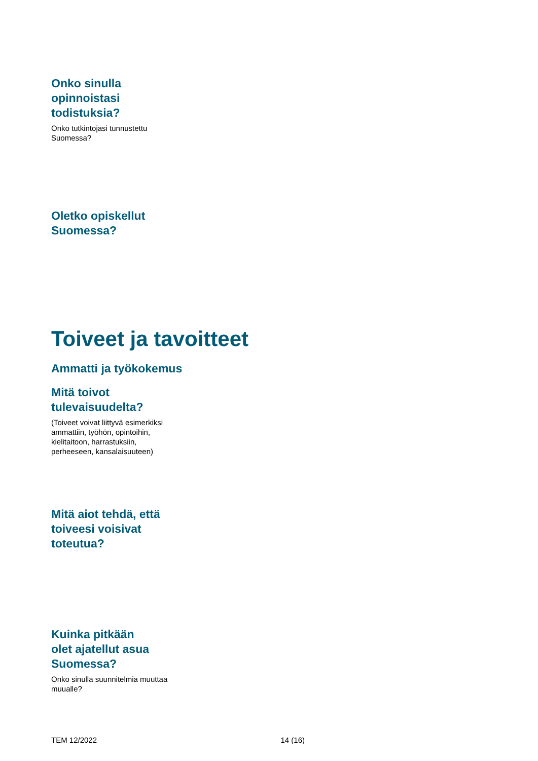Onko sinulla
opinnoistasi
todistuksia?
Onko tutkintojasi tunnustettu
Suomessa?
Oletko opiskellut
Suomessa?
Toiveet ja tavoitteet
Ammatti ja työkokemus
Mitä toivot
tulevaisuudelta?
(Toiveet voivat liittyvä esimerkiksi
ammattiin, työhön, opintoihin,
kielitaitoon, harrastuksiin,
perheeseen, kansalaisuuteen)
Mitä aiot tehdä, että
toiveesi voisivat
toteutua?
Kuinka pitkään
olet ajatellut asua
Suomessa?
Onko sinulla suunnitelmia muuttaa
muualle?
TEM 12/2022 14 (16)